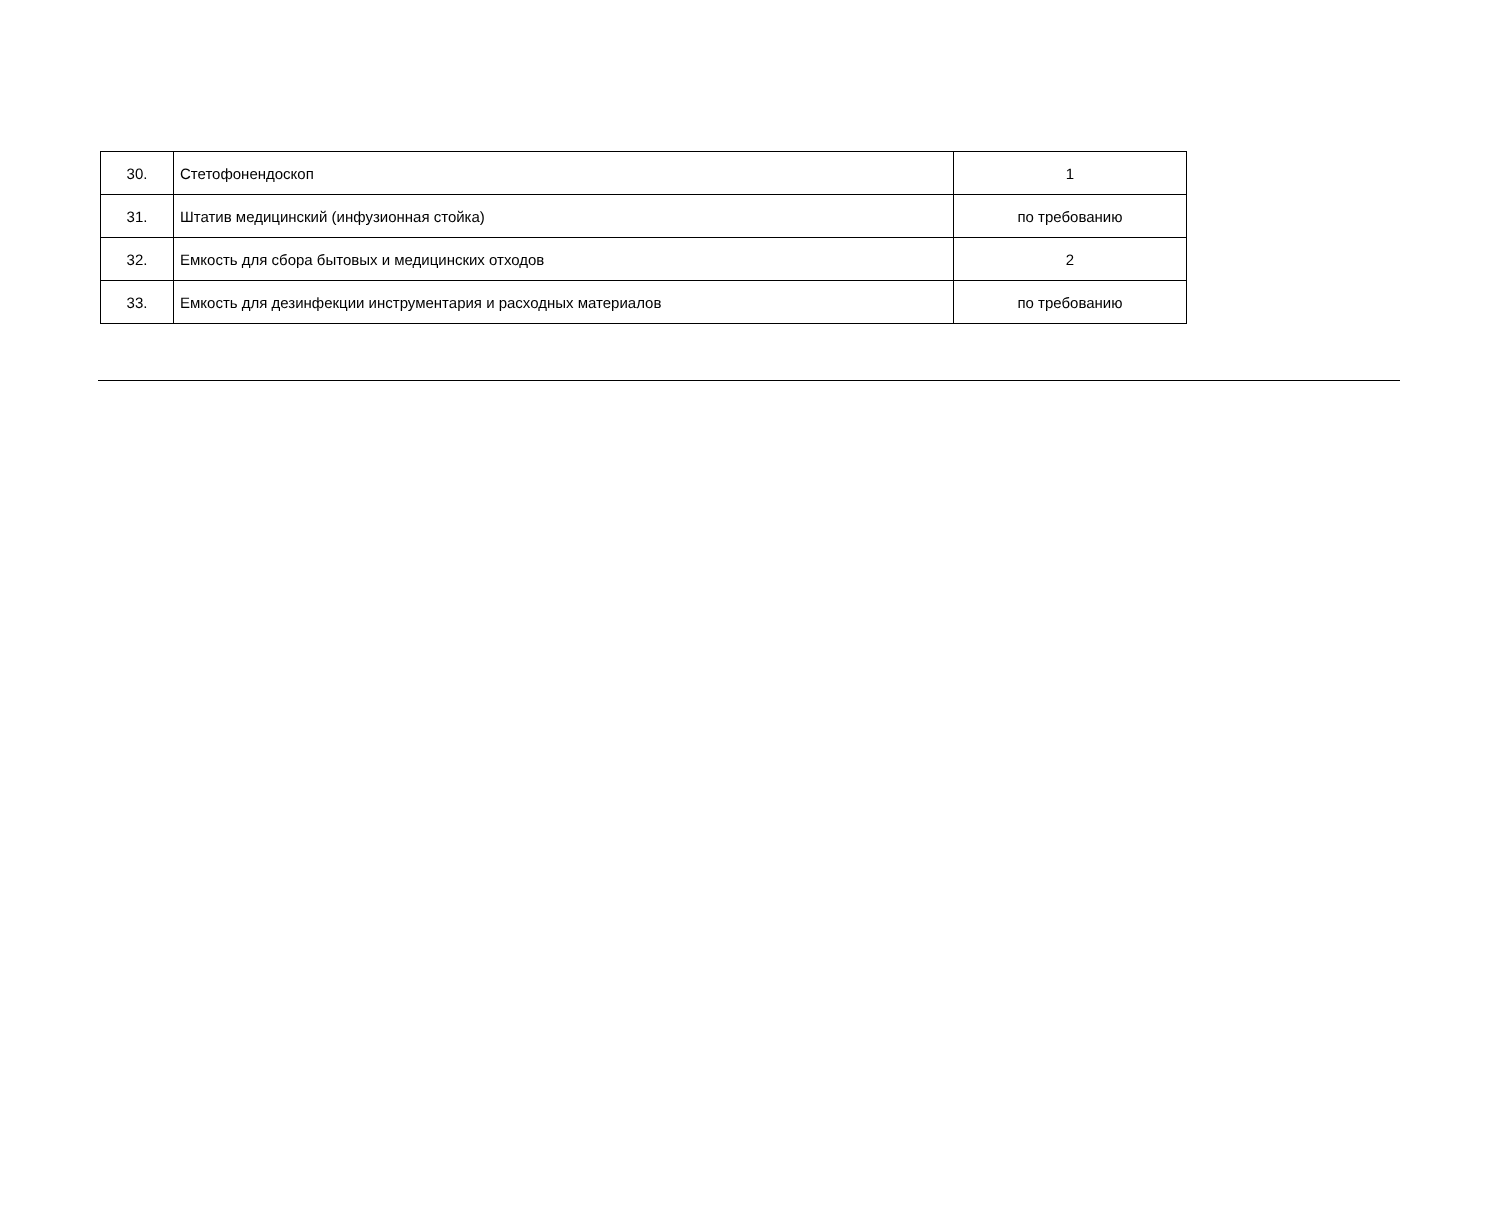| 30. | Стетофонендоскоп | 1 |
| 31. | Штатив медицинский (инфузионная стойка) | по требованию |
| 32. | Емкость для сбора бытовых и медицинских отходов | 2 |
| 33. | Емкость для дезинфекции инструментария и расходных материалов | по требованию |